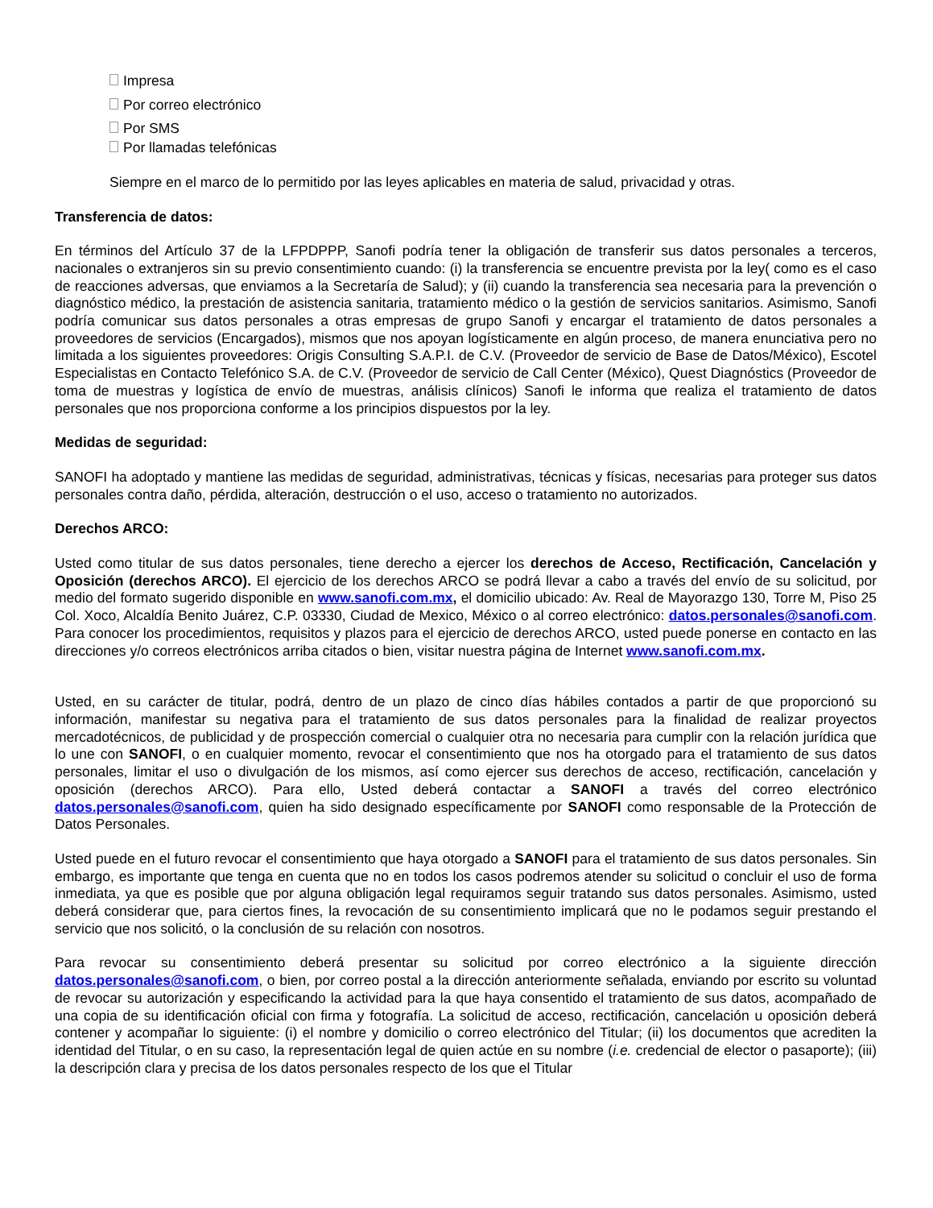Impresa
Por correo electrónico
Por SMS
Por llamadas telefónicas
Siempre en el marco de lo permitido por las leyes aplicables en materia de salud, privacidad y otras.
Transferencia de datos:
En términos del Artículo 37 de la LFPDPPP, Sanofi podría tener la obligación de transferir sus datos personales a terceros, nacionales o extranjeros sin su previo consentimiento cuando: (i) la transferencia se encuentre prevista por la ley( como es el caso de reacciones adversas, que enviamos a la Secretaría de Salud); y (ii) cuando la transferencia sea necesaria para la prevención o diagnóstico médico, la prestación de asistencia sanitaria, tratamiento médico o la gestión de servicios sanitarios. Asimismo, Sanofi podría comunicar sus datos personales a otras empresas de grupo Sanofi y encargar el tratamiento de datos personales a proveedores de servicios (Encargados), mismos que nos apoyan logísticamente en algún proceso, de manera enunciativa pero no limitada a los siguientes proveedores: Origis Consulting S.A.P.I. de C.V. (Proveedor de servicio de Base de Datos/México), Escotel Especialistas en Contacto Telefónico S.A. de C.V. (Proveedor de servicio de Call Center (México), Quest Diagnóstics (Proveedor de toma de muestras y logística de envío de muestras, análisis clínicos) Sanofi le informa que realiza el tratamiento de datos personales que nos proporciona conforme a los principios dispuestos por la ley.
Medidas de seguridad:
SANOFI ha adoptado y mantiene las medidas de seguridad, administrativas, técnicas y físicas, necesarias para proteger sus datos personales contra daño, pérdida, alteración, destrucción o el uso, acceso o tratamiento no autorizados.
Derechos ARCO:
Usted como titular de sus datos personales, tiene derecho a ejercer los derechos de Acceso, Rectificación, Cancelación y Oposición (derechos ARCO). El ejercicio de los derechos ARCO se podrá llevar a cabo a través del envío de su solicitud, por medio del formato sugerido disponible en www.sanofi.com.mx, el domicilio ubicado: Av. Real de Mayorazgo 130, Torre M, Piso 25 Col. Xoco, Alcaldía Benito Juárez, C.P. 03330, Ciudad de Mexico, México o al correo electrónico: datos.personales@sanofi.com. Para conocer los procedimientos, requisitos y plazos para el ejercicio de derechos ARCO, usted puede ponerse en contacto en las direcciones y/o correos electrónicos arriba citados o bien, visitar nuestra página de Internet www.sanofi.com.mx.
Usted, en su carácter de titular, podrá, dentro de un plazo de cinco días hábiles contados a partir de que proporcionó su información, manifestar su negativa para el tratamiento de sus datos personales para la finalidad de realizar proyectos mercadotécnicos, de publicidad y de prospección comercial o cualquier otra no necesaria para cumplir con la relación jurídica que lo une con SANOFI, o en cualquier momento, revocar el consentimiento que nos ha otorgado para el tratamiento de sus datos personales, limitar el uso o divulgación de los mismos, así como ejercer sus derechos de acceso, rectificación, cancelación y oposición (derechos ARCO). Para ello, Usted deberá contactar a SANOFI a través del correo electrónico datos.personales@sanofi.com, quien ha sido designado específicamente por SANOFI como responsable de la Protección de Datos Personales.
Usted puede en el futuro revocar el consentimiento que haya otorgado a SANOFI para el tratamiento de sus datos personales. Sin embargo, es importante que tenga en cuenta que no en todos los casos podremos atender su solicitud o concluir el uso de forma inmediata, ya que es posible que por alguna obligación legal requiramos seguir tratando sus datos personales. Asimismo, usted deberá considerar que, para ciertos fines, la revocación de su consentimiento implicará que no le podamos seguir prestando el servicio que nos solicitó, o la conclusión de su relación con nosotros.
Para revocar su consentimiento deberá presentar su solicitud por correo electrónico a la siguiente dirección datos.personales@sanofi.com, o bien, por correo postal a la dirección anteriormente señalada, enviando por escrito su voluntad de revocar su autorización y especificando la actividad para la que haya consentido el tratamiento de sus datos, acompañado de una copia de su identificación oficial con firma y fotografía. La solicitud de acceso, rectificación, cancelación u oposición deberá contener y acompañar lo siguiente: (i) el nombre y domicilio o correo electrónico del Titular; (ii) los documentos que acrediten la identidad del Titular, o en su caso, la representación legal de quien actúe en su nombre (i.e. credencial de elector o pasaporte); (iii) la descripción clara y precisa de los datos personales respecto de los que el Titular